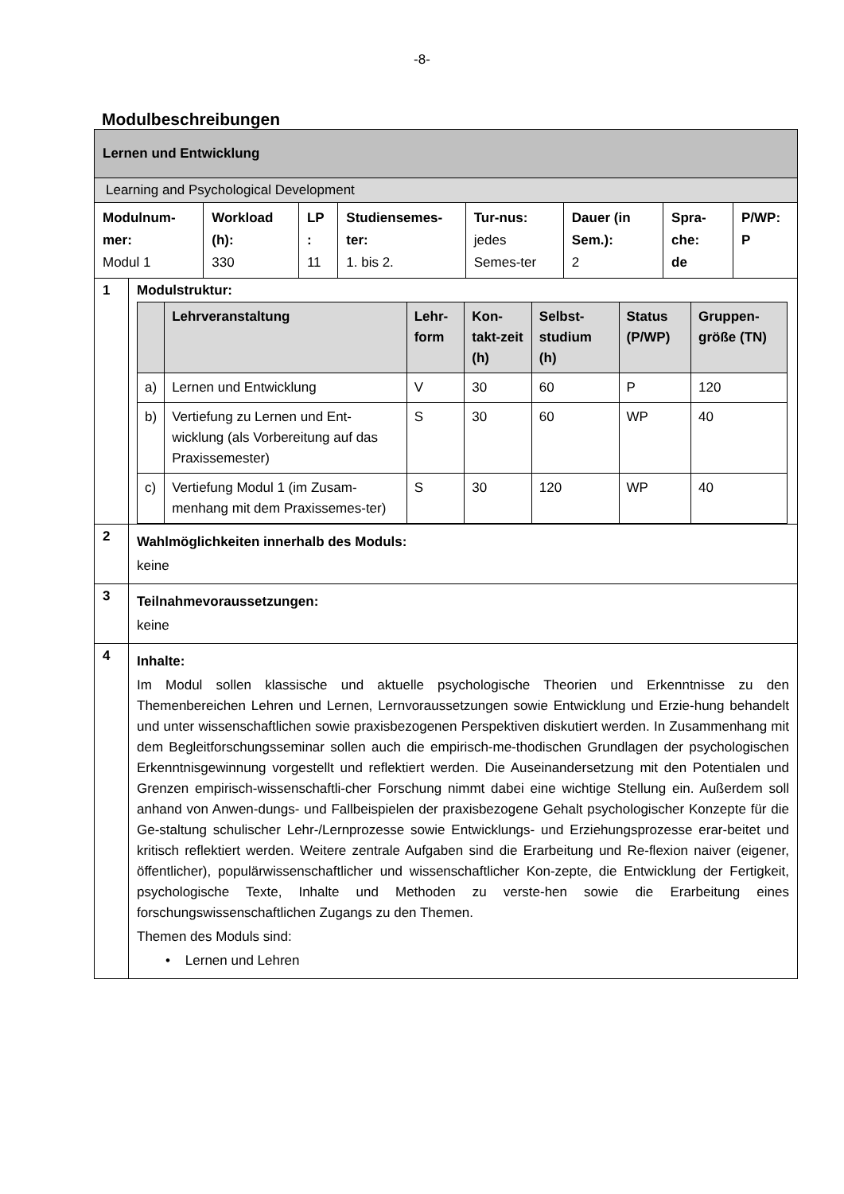-8-
Modulbeschreibungen
| Lernen und Entwicklung | | | | | | | | |
| Learning and Psychological Development | | | | | | | | |
| Modulnum-mer: Modul 1 | | Workload (h): 330 | LP : 11 | Studiensemes-ter: 1. bis 2. | Tur-nus: jedes Semes-ter | Dauer (in Sem.): 2 | Spra-che: de | P/WP: P |
| 1 | Modulstruktur: / / Lehrveranstaltung / Lehr-form / Kon-takt-zeit (h) / Selbst-studium (h) / Status (P/WP) / Gruppen-größe (TN) / / --- / --- / --- / --- / --- / --- / --- / / a) / Lernen und Entwicklung / V / 30 / 60 / P / 120 / / b) / Vertiefung zu Lernen und Ent-wicklung (als Vorbereitung auf das Praxissemester) / S / 30 / 60 / WP / 40 / / c) / Vertiefung Modul 1 (im Zusam-menhang mit dem Praxissemes-ter) / S / 30 / 120 / WP / 40 / | | | | | | | |
| 2 | Wahlmöglichkeiten innerhalb des Moduls: keine | | | | | | | |
| 3 | Teilnahmevoraussetzungen: keine | | | | | | | |
| 4 | Inhalte: Im Modul sollen klassische und aktuelle psychologische Theorien und Erkenntnisse zu den Themenbereichen Lehren und Lernen, Lernvoraussetzungen sowie Entwicklung und Erzie-hung behandelt und unter wissenschaftlichen sowie praxisbezogenen Perspektiven diskutiert werden. In Zusammenhang mit dem Begleitforschungsseminar sollen auch die empirisch-me-thodischen Grundlagen der psychologischen Erkenntnisgewinnung vorgestellt und reflektiert werden. Die Auseinandersetzung mit den Potentialen und Grenzen empirisch-wissenschaftli-cher Forschung nimmt dabei eine wichtige Stellung ein. Außerdem soll anhand von Anwen-dungs- und Fallbeispielen der praxisbezogene Gehalt psychologischer Konzepte für die Ge-staltung schulischer Lehr-/Lernprozesse sowie Entwicklungs- und Erziehungsprozesse erar-beitet und kritisch reflektiert werden. Weitere zentrale Aufgaben sind die Erarbeitung und Re-flexion naiver (eigener, öffentlicher), populärwissenschaftlicher und wissenschaftlicher Kon-zepte, die Entwicklung der Fertigkeit, psychologische Texte, Inhalte und Methoden zu verste-hen sowie die Erarbeitung eines forschungswissenschaftlichen Zugangs zu den Themen. Themen des Moduls sind: • Lernen und Lehren | | | | | | | |